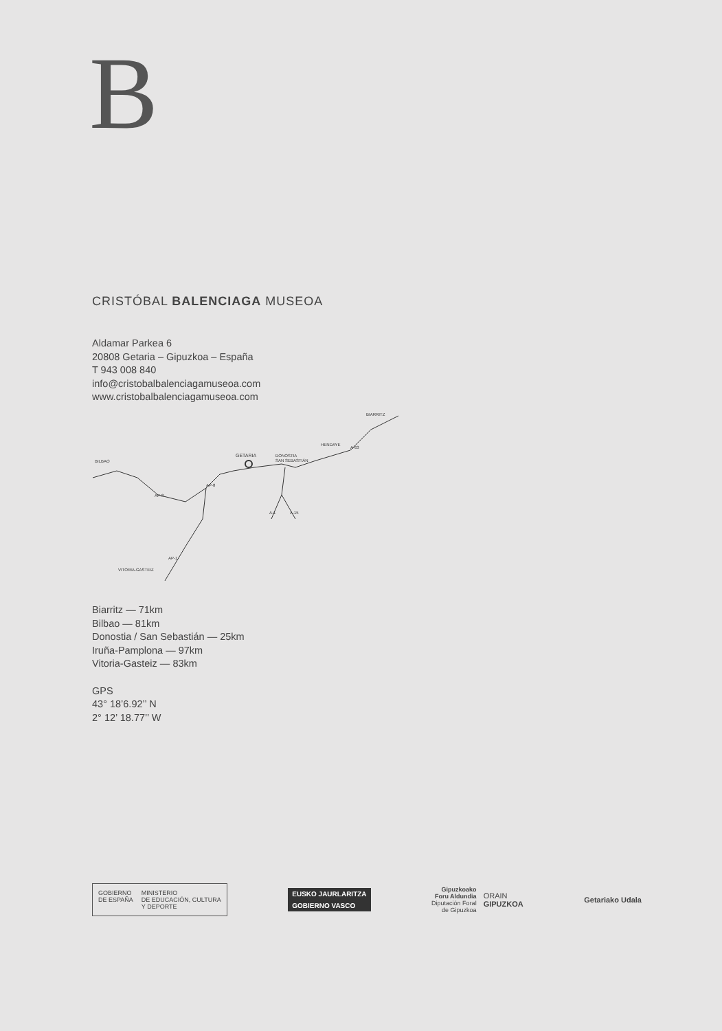B
CRISTÓBAL BALENCIAGA MUSEOA
Aldamar Parkea 6
20808 Getaria – Gipuzkoa – España
T 943 008 840
info@cristobalbalenciagamuseoa.com
www.cristobalbalenciagamuseoa.com
BILBAO
GETARIA
DONOSTIA
SAN SEBASTIÁN
HENDAYE
BIARRITZ
VITORIA-GASTEIZ
AP-8
AP-8
A-63
A-1
A-15
AP-1
Biarritz — 71km
Bilbao — 81km
Donostia / San Sebastián — 25km
Iruña-Pamplona — 97km
Vitoria-Gasteiz — 83km
GPS
43° 18’6.92’’ N
2° 12’ 18.77’’ W
GOBIERNO
DE ESPAÑA MINISTERIO
DE EDUCACIÓN, CULTURA
Y DEPORTE
EUSKO JAURLARITZA
GOBIERNO VASCO
Gipuzkoako
Foru Aldundia
Diputación Foral
de Gipuzkoa ORAIN
GIPUZKOA
Getariako Udala